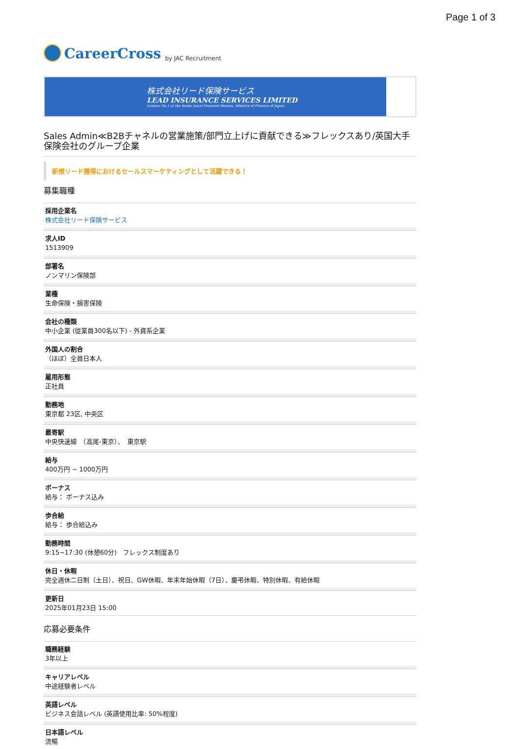Page 1 of 3
CareerCross by JAC Recruitment
株式会社リード保険サービス
LEAD INSURANCE SERVICES LIMITED
Licence No.1 at the Kanto Local Financial Bureau, Ministry of Finance of Japan
Sales Admin≪B2Bチャネルの営業施策/部門立上げに貢献できる≫フレックスあり/英国大手保険会社のグループ企業
新規リード獲得におけるセールスマーケティングとして活躍できる！
募集職種
採用企業名
株式会社リード保険サービス
求人ID
1513909
部署名
ノンマリン保険部
業種
生命保険・損害保険
会社の種類
中小企業 (従業員300名以下) - 外資系企業
外国人の割合
（ほぼ）全員日本人
雇用形態
正社員
勤務地
東京都 23区, 中央区
最寄駅
中央快速線　（高尾-東京）、　東京駅
給与
400万円 ~ 1000万円
ボーナス
給与： ボーナス込み
歩合給
給与： 歩合給込み
勤務時間
9:15~17:30 (休憩60分)　フレックス制度あり
休日・休暇
完全週休二日制（土日）、祝日、GW休暇、年末年始休暇（7日）、慶弔休暇、特別休暇、有給休暇
更新日
2025年01月23日 15:00
応募必要条件
職務経験
3年以上
キャリアレベル
中途経験者レベル
英語レベル
ビジネス会話レベル (英語使用比率: 50%程度)
日本語レベル
流暢